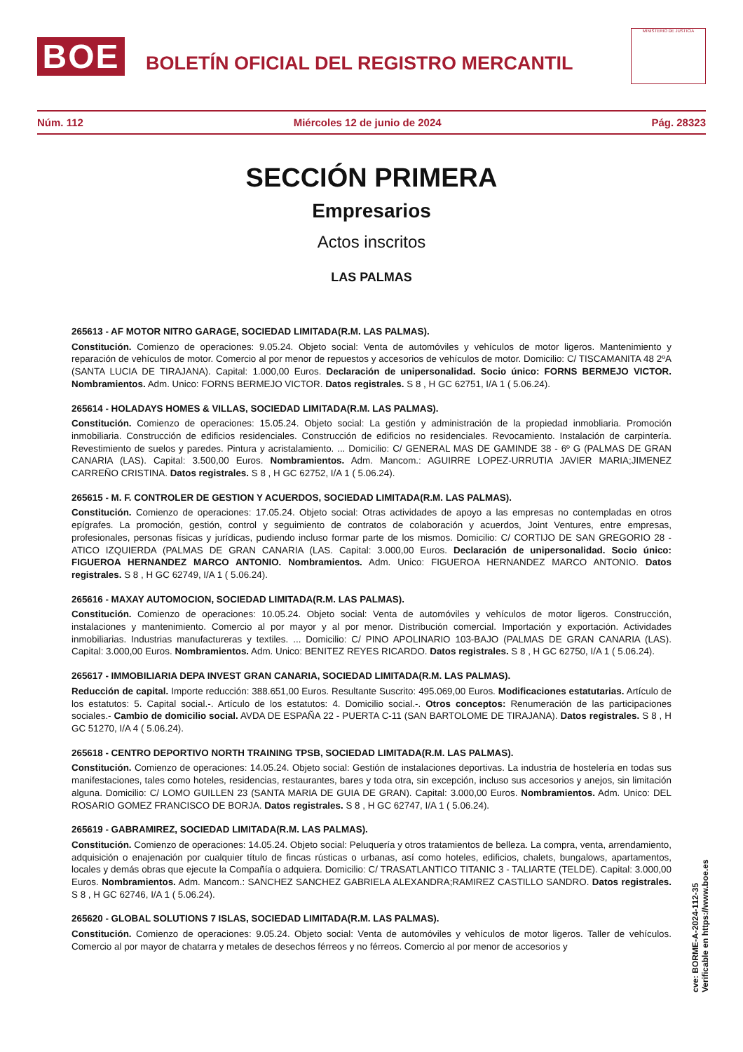BOE
BOLETÍN OFICIAL DEL REGISTRO MERCANTIL
MINISTERIO DE JUSTICIA
Núm. 112 Miércoles 12 de junio de 2024 Pág. 28323
SECCIÓN PRIMERA
Empresarios
Actos inscritos
LAS PALMAS
265613 - AF MOTOR NITRO GARAGE, SOCIEDAD LIMITADA(R.M. LAS PALMAS).
Constitución. Comienzo de operaciones: 9.05.24. Objeto social: Venta de automóviles y vehículos de motor ligeros. Mantenimiento y reparación de vehículos de motor. Comercio al por menor de repuestos y accesorios de vehículos de motor. Domicilio: C/ TISCAMANITA 48 2ºA (SANTA LUCIA DE TIRAJANA). Capital: 1.000,00 Euros. Declaración de unipersonalidad. Socio único: FORNS BERMEJO VICTOR. Nombramientos. Adm. Unico: FORNS BERMEJO VICTOR. Datos registrales. S 8 , H GC 62751, I/A 1 ( 5.06.24).
265614 - HOLADAYS HOMES & VILLAS, SOCIEDAD LIMITADA(R.M. LAS PALMAS).
Constitución. Comienzo de operaciones: 15.05.24. Objeto social: La gestión y administración de la propiedad inmobliaria. Promoción inmobiliaria. Construcción de edificios residenciales. Construcción de edificios no residenciales. Revocamiento. Instalación de carpintería. Revestimiento de suelos y paredes. Pintura y acristalamiento. ... Domicilio: C/ GENERAL MAS DE GAMINDE 38 - 6º G (PALMAS DE GRAN CANARIA (LAS). Capital: 3.500,00 Euros. Nombramientos. Adm. Mancom.: AGUIRRE LOPEZ-URRUTIA JAVIER MARIA;JIMENEZ CARREÑO CRISTINA. Datos registrales. S 8 , H GC 62752, I/A 1 ( 5.06.24).
265615 - M. F. CONTROLER DE GESTION Y ACUERDOS, SOCIEDAD LIMITADA(R.M. LAS PALMAS).
Constitución. Comienzo de operaciones: 17.05.24. Objeto social: Otras actividades de apoyo a las empresas no contempladas en otros epígrafes. La promoción, gestión, control y seguimiento de contratos de colaboración y acuerdos, Joint Ventures, entre empresas, profesionales, personas físicas y jurídicas, pudiendo incluso formar parte de los mismos. Domicilio: C/ CORTIJO DE SAN GREGORIO 28 - ATICO IZQUIERDA (PALMAS DE GRAN CANARIA (LAS. Capital: 3.000,00 Euros. Declaración de unipersonalidad. Socio único: FIGUEROA HERNANDEZ MARCO ANTONIO. Nombramientos. Adm. Unico: FIGUEROA HERNANDEZ MARCO ANTONIO. Datos registrales. S 8 , H GC 62749, I/A 1 ( 5.06.24).
265616 - MAXAY AUTOMOCION, SOCIEDAD LIMITADA(R.M. LAS PALMAS).
Constitución. Comienzo de operaciones: 10.05.24. Objeto social: Venta de automóviles y vehículos de motor ligeros. Construcción, instalaciones y mantenimiento. Comercio al por mayor y al por menor. Distribución comercial. Importación y exportación. Actividades inmobiliarias. Industrias manufactureras y textiles. ... Domicilio: C/ PINO APOLINARIO 103-BAJO (PALMAS DE GRAN CANARIA (LAS). Capital: 3.000,00 Euros. Nombramientos. Adm. Unico: BENITEZ REYES RICARDO. Datos registrales. S 8 , H GC 62750, I/A 1 ( 5.06.24).
265617 - IMMOBILIARIA DEPA INVEST GRAN CANARIA, SOCIEDAD LIMITADA(R.M. LAS PALMAS).
Reducción de capital. Importe reducción: 388.651,00 Euros. Resultante Suscrito: 495.069,00 Euros. Modificaciones estatutarias. Artículo de los estatutos: 5. Capital social.-. Artículo de los estatutos: 4. Domicilio social.-. Otros conceptos: Renumeración de las participaciones sociales.- Cambio de domicilio social. AVDA DE ESPAÑA 22 - PUERTA C-11 (SAN BARTOLOME DE TIRAJANA). Datos registrales. S 8 , H GC 51270, I/A 4 ( 5.06.24).
265618 - CENTRO DEPORTIVO NORTH TRAINING TPSB, SOCIEDAD LIMITADA(R.M. LAS PALMAS).
Constitución. Comienzo de operaciones: 14.05.24. Objeto social: Gestión de instalaciones deportivas. La industria de hostelería en todas sus manifestaciones, tales como hoteles, residencias, restaurantes, bares y toda otra, sin excepción, incluso sus accesorios y anejos, sin limitación alguna. Domicilio: C/ LOMO GUILLEN 23 (SANTA MARIA DE GUIA DE GRAN). Capital: 3.000,00 Euros. Nombramientos. Adm. Unico: DEL ROSARIO GOMEZ FRANCISCO DE BORJA. Datos registrales. S 8 , H GC 62747, I/A 1 ( 5.06.24).
265619 - GABRAMIREZ, SOCIEDAD LIMITADA(R.M. LAS PALMAS).
Constitución. Comienzo de operaciones: 14.05.24. Objeto social: Peluquería y otros tratamientos de belleza. La compra, venta, arrendamiento, adquisición o enajenación por cualquier título de fincas rústicas o urbanas, así como hoteles, edificios, chalets, bungalows, apartamentos, locales y demás obras que ejecute la Compañía o adquiera. Domicilio: C/ TRASATLANTICO TITANIC 3 - TALIARTE (TELDE). Capital: 3.000,00 Euros. Nombramientos. Adm. Mancom.: SANCHEZ SANCHEZ GABRIELA ALEXANDRA;RAMIREZ CASTILLO SANDRO. Datos registrales. S 8 , H GC 62746, I/A 1 ( 5.06.24).
265620 - GLOBAL SOLUTIONS 7 ISLAS, SOCIEDAD LIMITADA(R.M. LAS PALMAS).
Constitución. Comienzo de operaciones: 9.05.24. Objeto social: Venta de automóviles y vehículos de motor ligeros. Taller de vehículos. Comercio al por mayor de chatarra y metales de desechos férreos y no férreos. Comercio al por menor de accesorios y
cve: BORME-A-2024-112-35
Verificable en https://www.boe.es